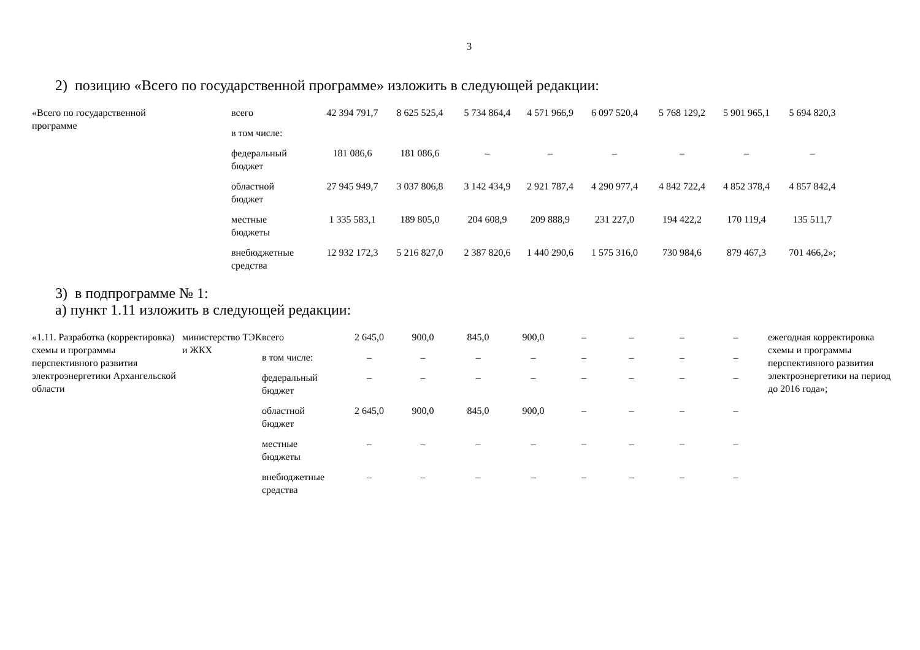3
2) позицию «Всего по государственной программе» изложить в следующей редакции:
| «Всего по государственной программе | всего | 42 394 791,7 | 8 625 525,4 | 5 734 864,4 | 4 571 966,9 | 6 097 520,4 | 5 768 129,2 | 5 901 965,1 | 5 694 820,3 |
| | в том числе: | | | | | | | | |
| | федеральный бюджет | 181 086,6 | 181 086,6 | – | – | – | – | – | – |
| | областной бюджет | 27 945 949,7 | 3 037 806,8 | 3 142 434,9 | 2 921 787,4 | 4 290 977,4 | 4 842 722,4 | 4 852 378,4 | 4 857 842,4 |
| | местные бюджеты | 1 335 583,1 | 189 805,0 | 204 608,9 | 209 888,9 | 231 227,0 | 194 422,2 | 170 119,4 | 135 511,7 |
| | внебюджетные средства | 12 932 172,3 | 5 216 827,0 | 2 387 820,6 | 1 440 290,6 | 1 575 316,0 | 730 984,6 | 879 467,3 | 701 466,2»; |
3) в подпрограмме № 1:
а) пункт 1.11 изложить в следующей редакции:
| «1.11. Разработка (корректировка) схемы и программы перспективного развития электроэнергетики Архангельской области | министерство ТЭК и ЖКХ | всего | 2 645,0 | 900,0 | 845,0 | 900,0 | – | – | – | – | ежегодная корректировка схемы и программы перспективного развития электроэнергетики на период до 2016 года»; |
| | | в том числе: | – | – | – | – | – | – | – | – | |
| | | федеральный бюджет | – | – | – | – | – | – | – | – | |
| | | областной бюджет | 2 645,0 | 900,0 | 845,0 | 900,0 | – | – | – | – | |
| | | местные бюджеты | – | – | – | – | – | – | – | – | |
| | | внебюджетные средства | – | – | – | – | – | – | – | – | |